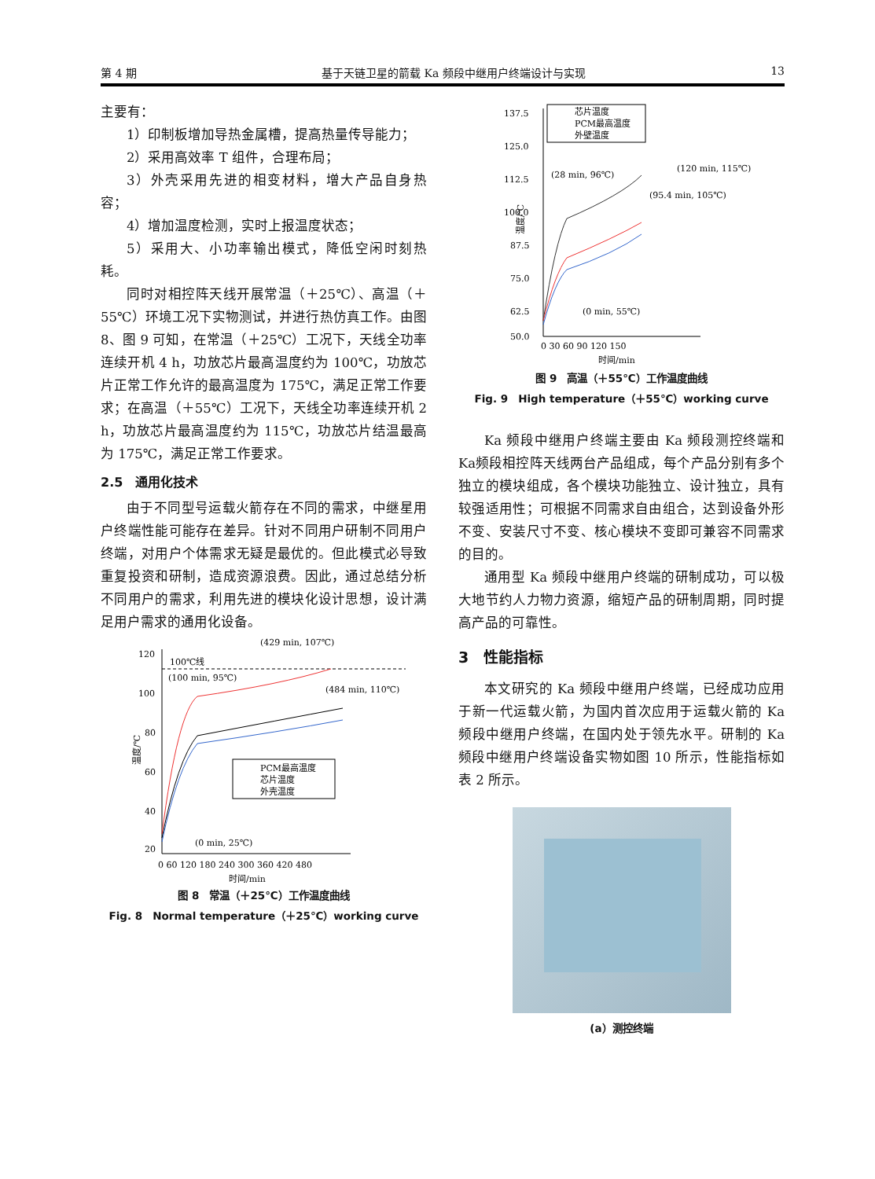第 4 期 基于天链卫星的箭载 Ka 频段中继用户终端设计与实现 13
主要有：
1）印制板增加导热金属槽，提高热量传导能力；
2）采用高效率 T 组件，合理布局；
3）外壳采用先进的相变材料，增大产品自身热容；
4）增加温度检测，实时上报温度状态；
5）采用大、小功率输出模式，降低空闲时刻热耗。
同时对相控阵天线开展常温（＋25℃）、高温（＋55℃）环境工况下实物测试，并进行热仿真工作。由图 8、图 9 可知，在常温（＋25℃）工况下，天线全功率连续开机 4 h，功放芯片最高温度约为 100℃，功放芯片正常工作允许的最高温度为 175℃，满足正常工作要求；在高温（＋55℃）工况下，天线全功率连续开机 2 h，功放芯片最高温度约为 115℃，功放芯片结温最高为 175℃，满足正常工作要求。
2.5　通用化技术
由于不同型号运载火箭存在不同的需求，中继星用户终端性能可能存在差异。针对不同用户研制不同用户终端，对用户个体需求无疑是最优的。但此模式必导致重复投资和研制，造成资源浪费。因此，通过总结分析不同用户的需求，利用先进的模块化设计思想，设计满足用户需求的通用化设备。
120
100
80
60
40
20
温度/℃
100℃线
(100 min, 95℃)
(429 min, 107℃)
(484 min, 110℃)
(0 min, 25℃)
PCM最高温度
芯片温度
外壳温度
0 60 120 180 240 300 360 420 480
时间/min
图 8　常温（＋25℃）工作温度曲线
Fig. 8　Normal temperature（＋25℃）working curve
137.5
125.0
112.5
100.0
87.5
75.0
62.5
50.0
温度/℃
芯片温度
PCM最高温度
外壁温度
(28 min, 96℃)
(120 min, 115℃)
(95.4 min, 105℃)
(0 min, 55℃)
0 30 60 90 120 150
时间/min
图 9　高温（＋55℃）工作温度曲线
Fig. 9　High temperature（＋55℃）working curve
Ka 频段中继用户终端主要由 Ka 频段测控终端和Ka频段相控阵天线两台产品组成，每个产品分别有多个独立的模块组成，各个模块功能独立、设计独立，具有较强适用性；可根据不同需求自由组合，达到设备外形不变、安装尺寸不变、核心模块不变即可兼容不同需求的目的。
通用型 Ka 频段中继用户终端的研制成功，可以极大地节约人力物力资源，缩短产品的研制周期，同时提高产品的可靠性。
3　性能指标
本文研究的 Ka 频段中继用户终端，已经成功应用于新一代运载火箭，为国内首次应用于运载火箭的 Ka 频段中继用户终端，在国内处于领先水平。研制的 Ka 频段中继用户终端设备实物如图 10 所示，性能指标如表 2 所示。
(a）测控终端